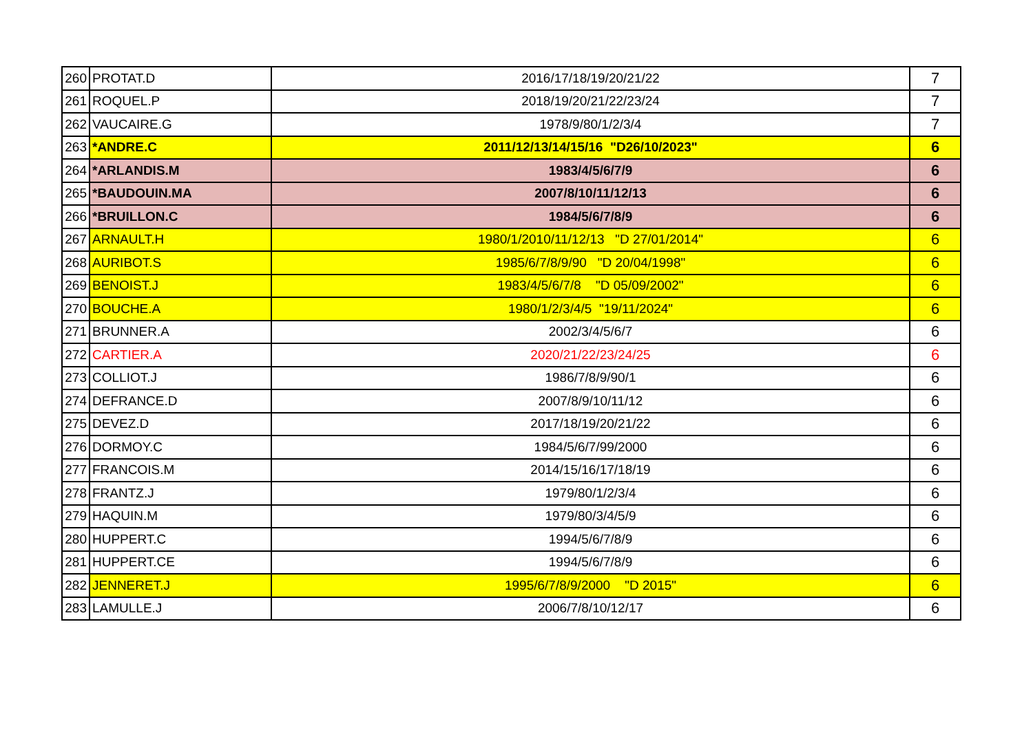| 260 | PROTAT.D | 2016/17/18/19/20/21/22 | 7 |
| 261 | ROQUEL.P | 2018/19/20/21/22/23/24 | 7 |
| 262 | VAUCAIRE.G | 1978/9/80/1/2/3/4 | 7 |
| 263 | *ANDRE.C | 2011/12/13/14/15/16 "D26/10/2023" | 6 |
| 264 | *ARLANDIS.M | 1983/4/5/6/7/9 | 6 |
| 265 | *BAUDOUIN.MA | 2007/8/10/11/12/13 | 6 |
| 266 | *BRUILLON.C | 1984/5/6/7/8/9 | 6 |
| 267 | ARNAULT.H | 1980/1/2010/11/12/13 "D 27/01/2014" | 6 |
| 268 | AURIBOT.S | 1985/6/7/8/9/90 "D 20/04/1998" | 6 |
| 269 | BENOIST.J | 1983/4/5/6/7/8 "D 05/09/2002" | 6 |
| 270 | BOUCHE.A | 1980/1/2/3/4/5 "19/11/2024" | 6 |
| 271 | BRUNNER.A | 2002/3/4/5/6/7 | 6 |
| 272 | CARTIER.A | 2020/21/22/23/24/25 | 6 |
| 273 | COLLIOT.J | 1986/7/8/9/90/1 | 6 |
| 274 | DEFRANCE.D | 2007/8/9/10/11/12 | 6 |
| 275 | DEVEZ.D | 2017/18/19/20/21/22 | 6 |
| 276 | DORMOY.C | 1984/5/6/7/99/2000 | 6 |
| 277 | FRANCOIS.M | 2014/15/16/17/18/19 | 6 |
| 278 | FRANTZ.J | 1979/80/1/2/3/4 | 6 |
| 279 | HAQUIN.M | 1979/80/3/4/5/9 | 6 |
| 280 | HUPPERT.C | 1994/5/6/7/8/9 | 6 |
| 281 | HUPPERT.CE | 1994/5/6/7/8/9 | 6 |
| 282 | JENNERET.J | 1995/6/7/8/9/2000 "D 2015" | 6 |
| 283 | LAMULLE.J | 2006/7/8/10/12/17 | 6 |